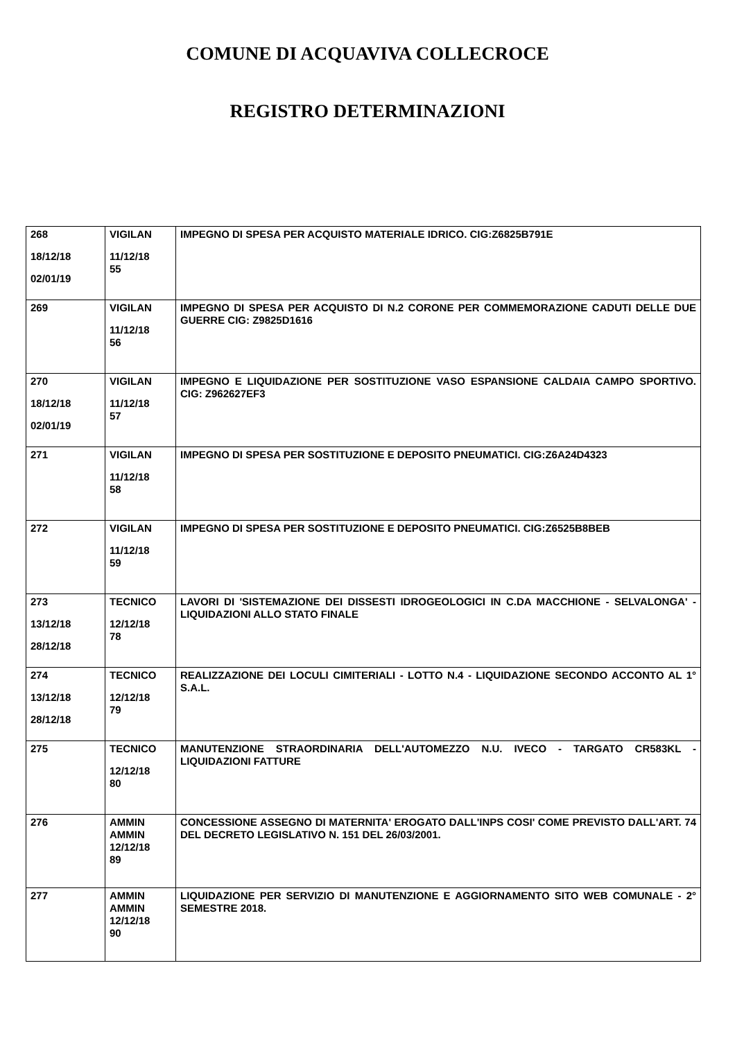COMUNE DI ACQUAVIVA COLLECROCE
REGISTRO DETERMINAZIONI
| 268 18/12/18 02/01/19 | VIGILAN 11/12/18 55 | IMPEGNO DI SPESA PER ACQUISTO MATERIALE IDRICO. CIG:Z6825B791E |
| 269 | VIGILAN 11/12/18 56 | IMPEGNO DI SPESA PER ACQUISTO DI N.2 CORONE PER COMMEMORAZIONE CADUTI DELLE DUE GUERRE CIG: Z9825D1616 |
| 270 18/12/18 02/01/19 | VIGILAN 11/12/18 57 | IMPEGNO E LIQUIDAZIONE PER SOSTITUZIONE VASO ESPANSIONE CALDAIA CAMPO SPORTIVO. CIG: Z962627EF3 |
| 271 | VIGILAN 11/12/18 58 | IMPEGNO DI SPESA PER SOSTITUZIONE E DEPOSITO PNEUMATICI. CIG:Z6A24D4323 |
| 272 | VIGILAN 11/12/18 59 | IMPEGNO DI SPESA PER SOSTITUZIONE E DEPOSITO PNEUMATICI. CIG:Z6525B8BEB |
| 273 13/12/18 28/12/18 | TECNICO 12/12/18 78 | LAVORI DI 'SISTEMAZIONE DEI DISSESTI IDROGEOLOGICI IN C.DA MACCHIONE - SELVALONGA' - LIQUIDAZIONI ALLO STATO FINALE |
| 274 13/12/18 28/12/18 | TECNICO 12/12/18 79 | REALIZZAZIONE DEI LOCULI CIMITERIALI - LOTTO N.4 - LIQUIDAZIONE SECONDO ACCONTO AL 1° S.A.L. |
| 275 | TECNICO 12/12/18 80 | MANUTENZIONE STRAORDINARIA DELL'AUTOMEZZO N.U. IVECO - TARGATO CR583KL - LIQUIDAZIONI FATTURE |
| 276 | AMMIN AMMIN 12/12/18 89 | CONCESSIONE ASSEGNO DI MATERNITA' EROGATO DALL'INPS COSI' COME PREVISTO DALL'ART. 74 DEL DECRETO LEGISLATIVO N. 151 DEL 26/03/2001. |
| 277 | AMMIN AMMIN 12/12/18 90 | LIQUIDAZIONE PER SERVIZIO DI MANUTENZIONE E AGGIORNAMENTO SITO WEB COMUNALE - 2° SEMESTRE 2018. |